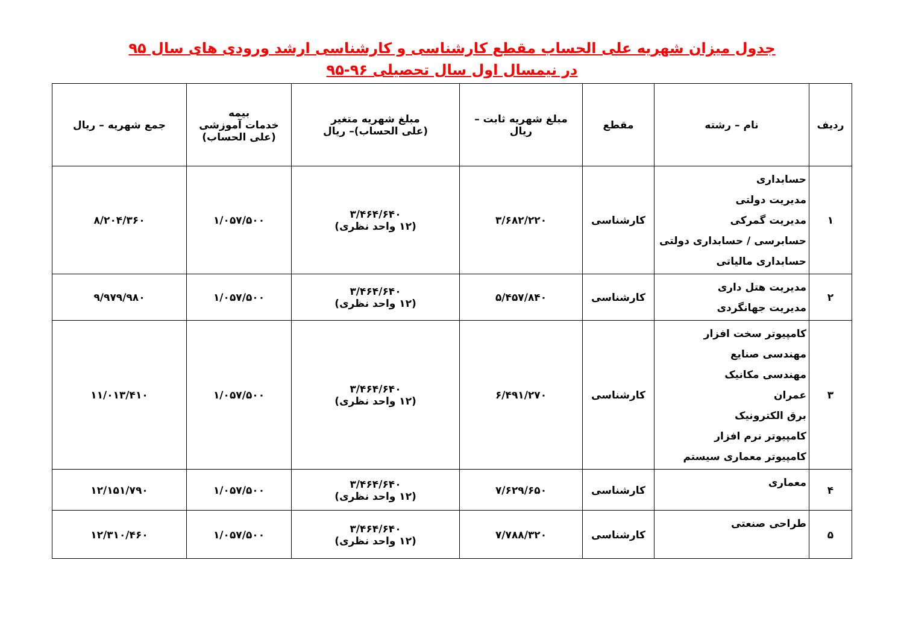جدول میزان شهریه علی الحساب مقطع کارشناسی و کارشناسی ارشد ورودی های سال ۹۵
در نیمسال اول سال تحصیلی ۹۶-۹۵
| ردیف | نام – رشته | مقطع | مبلغ شهریه ثابت – ریال | مبلغ شهریه متغیر (علی الحساب)– ریال | بیمه خدمات آموزشی (علی الحساب) | جمع شهریه – ریال |
| --- | --- | --- | --- | --- | --- | --- |
| ۱ | حسابداری مدیریت دولتی مدیریت گمرکی حسابرسی / حسابداری دولتی حسابداری مالیاتی | کارشناسی | ۳/۶۸۲/۲۲۰ | ۳/۴۶۴/۶۴۰ (۱۲ واحد نظری) | ۱/۰۵۷/۵۰۰ | ۸/۲۰۴/۳۶۰ |
| ۲ | مدیریت هتل داری مدیریت جهانگردی | کارشناسی | ۵/۴۵۷/۸۴۰ | ۳/۴۶۴/۶۴۰ (۱۲ واحد نظری) | ۱/۰۵۷/۵۰۰ | ۹/۹۷۹/۹۸۰ |
| ۳ | کامپیوتر سخت افزار مهندسی صنایع مهندسی مکانیک عمران برق الکترونیک کامپیوتر نرم افزار کامپیوتر معماری سیستم | کارشناسی | ۶/۴۹۱/۲۷۰ | ۳/۴۶۴/۶۴۰ (۱۲ واحد نظری) | ۱/۰۵۷/۵۰۰ | ۱۱/۰۱۳/۴۱۰ |
| ۴ | معماری | کارشناسی | ۷/۶۲۹/۶۵۰ | ۳/۴۶۴/۶۴۰ (۱۲ واحد نظری) | ۱/۰۵۷/۵۰۰ | ۱۲/۱۵۱/۷۹۰ |
| ۵ | طراحی صنعتی | کارشناسی | ۷/۷۸۸/۳۲۰ | ۳/۴۶۴/۶۴۰ (۱۲ واحد نظری) | ۱/۰۵۷/۵۰۰ | ۱۲/۳۱۰/۴۶۰ |